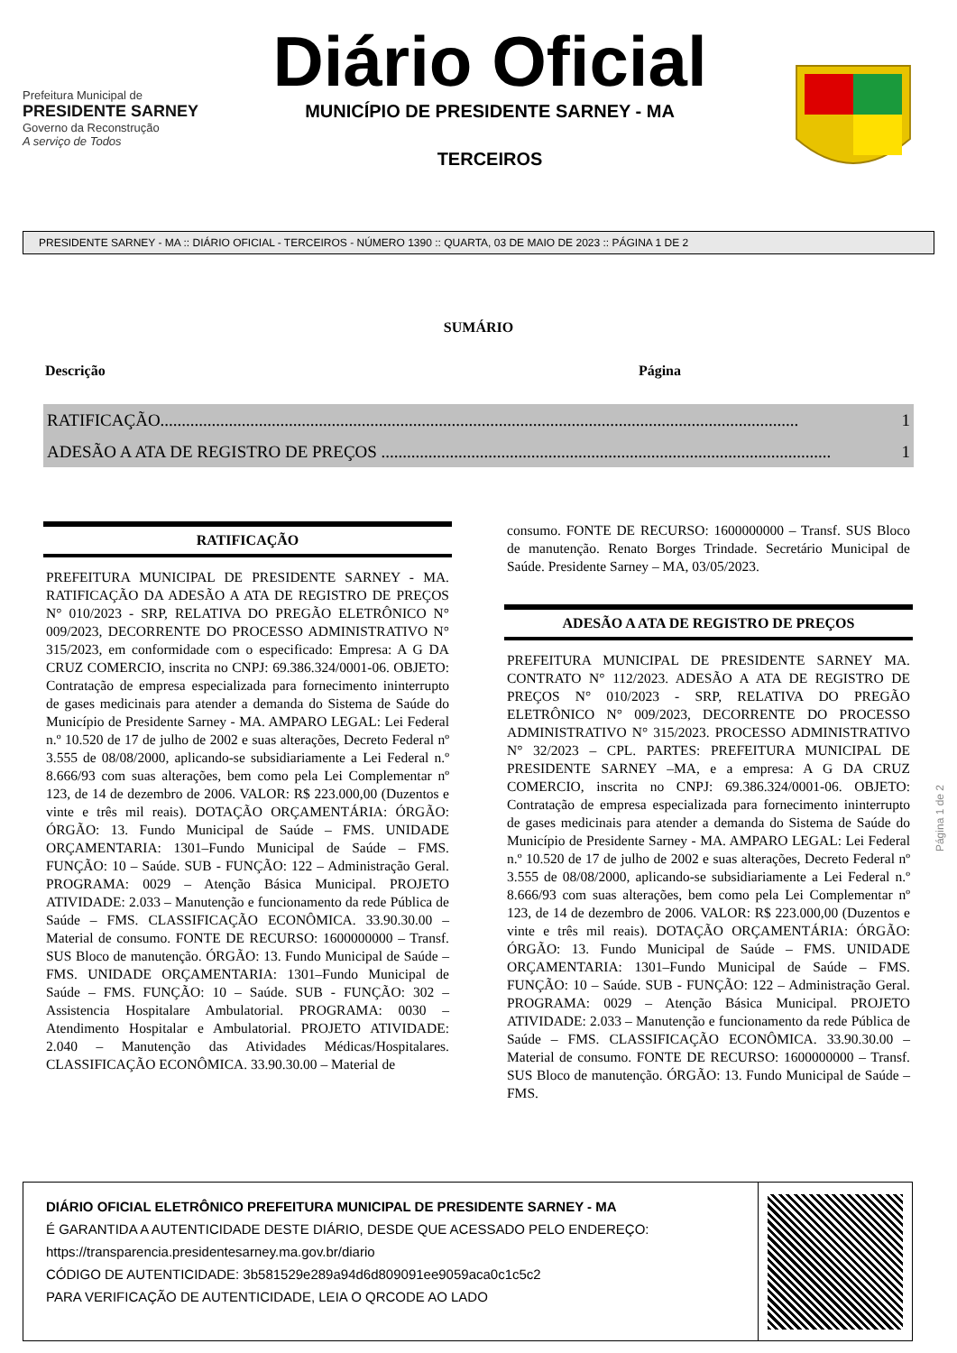Prefeitura Municipal de
PRESIDENTE SARNEY
Governo da Reconstrução
A serviço de Todos
Diário Oficial
MUNICÍPIO DE PRESIDENTE SARNEY - MA
TERCEIROS
PRESIDENTE SARNEY - MA :: DIÁRIO OFICIAL - TERCEIROS - NÚMERO 1390 :: QUARTA, 03 DE MAIO DE 2023 :: PÁGINA 1 DE 2
SUMÁRIO
Descrição Página
RATIFICAÇÃO..................................................................................................................................................... 1
ADESÃO A ATA DE REGISTRO DE PREÇOS ......................................................................................................... 1
RATIFICAÇÃO
PREFEITURA MUNICIPAL DE PRESIDENTE SARNEY - MA. RATIFICAÇÃO DA ADESÃO A ATA DE REGISTRO DE PREÇOS N° 010/2023 - SRP, RELATIVA DO PREGÃO ELETRÔNICO N° 009/2023, DECORRENTE DO PROCESSO ADMINISTRATIVO N° 315/2023, em conformidade com o especificado: Empresa: A G DA CRUZ COMERCIO, inscrita no CNPJ: 69.386.324/0001-06. OBJETO: Contratação de empresa especializada para fornecimento ininterrupto de gases medicinais para atender a demanda do Sistema de Saúde do Município de Presidente Sarney - MA. AMPARO LEGAL: Lei Federal n.º 10.520 de 17 de julho de 2002 e suas alterações, Decreto Federal nº 3.555 de 08/08/2000, aplicando-se subsidiariamente a Lei Federal n.º 8.666/93 com suas alterações, bem como pela Lei Complementar nº 123, de 14 de dezembro de 2006. VALOR: R$ 223.000,00 (Duzentos e vinte e três mil reais). DOTAÇÃO ORÇAMENTÁRIA: ÓRGÃO: ÓRGÃO: 13. Fundo Municipal de Saúde – FMS. UNIDADE ORÇAMENTARIA: 1301–Fundo Municipal de Saúde – FMS. FUNÇÃO: 10 – Saúde. SUB - FUNÇÃO: 122 – Administração Geral. PROGRAMA: 0029 – Atenção Básica Municipal. PROJETO ATIVIDADE: 2.033 – Manutenção e funcionamento da rede Pública de Saúde – FMS. CLASSIFICAÇÃO ECONÔMICA. 33.90.30.00 – Material de consumo. FONTE DE RECURSO: 1600000000 – Transf. SUS Bloco de manutenção. ÓRGÃO: 13. Fundo Municipal de Saúde – FMS. UNIDADE ORÇAMENTARIA: 1301–Fundo Municipal de Saúde – FMS. FUNÇÃO: 10 – Saúde. SUB - FUNÇÃO: 302 – Assistencia Hospitalare Ambulatorial. PROGRAMA: 0030 – Atendimento Hospitalar e Ambulatorial. PROJETO ATIVIDADE: 2.040 – Manutenção das Atividades Médicas/Hospitalares. CLASSIFICAÇÃO ECONÔMICA. 33.90.30.00 – Material de
consumo. FONTE DE RECURSO: 1600000000 – Transf. SUS Bloco de manutenção. Renato Borges Trindade. Secretário Municipal de Saúde. Presidente Sarney – MA, 03/05/2023.
ADESÃO A ATA DE REGISTRO DE PREÇOS
PREFEITURA MUNICIPAL DE PRESIDENTE SARNEY MA. CONTRATO N° 112/2023. ADESÃO A ATA DE REGISTRO DE PREÇOS N° 010/2023 - SRP, RELATIVA DO PREGÃO ELETRÔNICO N° 009/2023, DECORRENTE DO PROCESSO ADMINISTRATIVO N° 315/2023. PROCESSO ADMINISTRATIVO N° 32/2023 – CPL. PARTES: PREFEITURA MUNICIPAL DE PRESIDENTE SARNEY –MA, e a empresa: A G DA CRUZ COMERCIO, inscrita no CNPJ: 69.386.324/0001-06. OBJETO: Contratação de empresa especializada para fornecimento ininterrupto de gases medicinais para atender a demanda do Sistema de Saúde do Município de Presidente Sarney - MA. AMPARO LEGAL: Lei Federal n.º 10.520 de 17 de julho de 2002 e suas alterações, Decreto Federal nº 3.555 de 08/08/2000, aplicando-se subsidiariamente a Lei Federal n.º 8.666/93 com suas alterações, bem como pela Lei Complementar nº 123, de 14 de dezembro de 2006. VALOR: R$ 223.000,00 (Duzentos e vinte e três mil reais). DOTAÇÃO ORÇAMENTÁRIA: ÓRGÃO: ÓRGÃO: 13. Fundo Municipal de Saúde – FMS. UNIDADE ORÇAMENTARIA: 1301–Fundo Municipal de Saúde – FMS. FUNÇÃO: 10 – Saúde. SUB - FUNÇÃO: 122 – Administração Geral. PROGRAMA: 0029 – Atenção Básica Municipal. PROJETO ATIVIDADE: 2.033 – Manutenção e funcionamento da rede Pública de Saúde – FMS. CLASSIFICAÇÃO ECONÔMICA. 33.90.30.00 – Material de consumo. FONTE DE RECURSO: 1600000000 – Transf. SUS Bloco de manutenção. ÓRGÃO: 13. Fundo Municipal de Saúde – FMS.
Página 1 de 2
DIÁRIO OFICIAL ELETRÔNICO PREFEITURA MUNICIPAL DE PRESIDENTE SARNEY - MA
É GARANTIDA A AUTENTICIDADE DESTE DIÁRIO, DESDE QUE ACESSADO PELO ENDEREÇO:
https://transparencia.presidentesarney.ma.gov.br/diario
CÓDIGO DE AUTENTICIDADE: 3b581529e289a94d6d809091ee9059aca0c1c5c2
PARA VERIFICAÇÃO DE AUTENTICIDADE, LEIA O QRCODE AO LADO